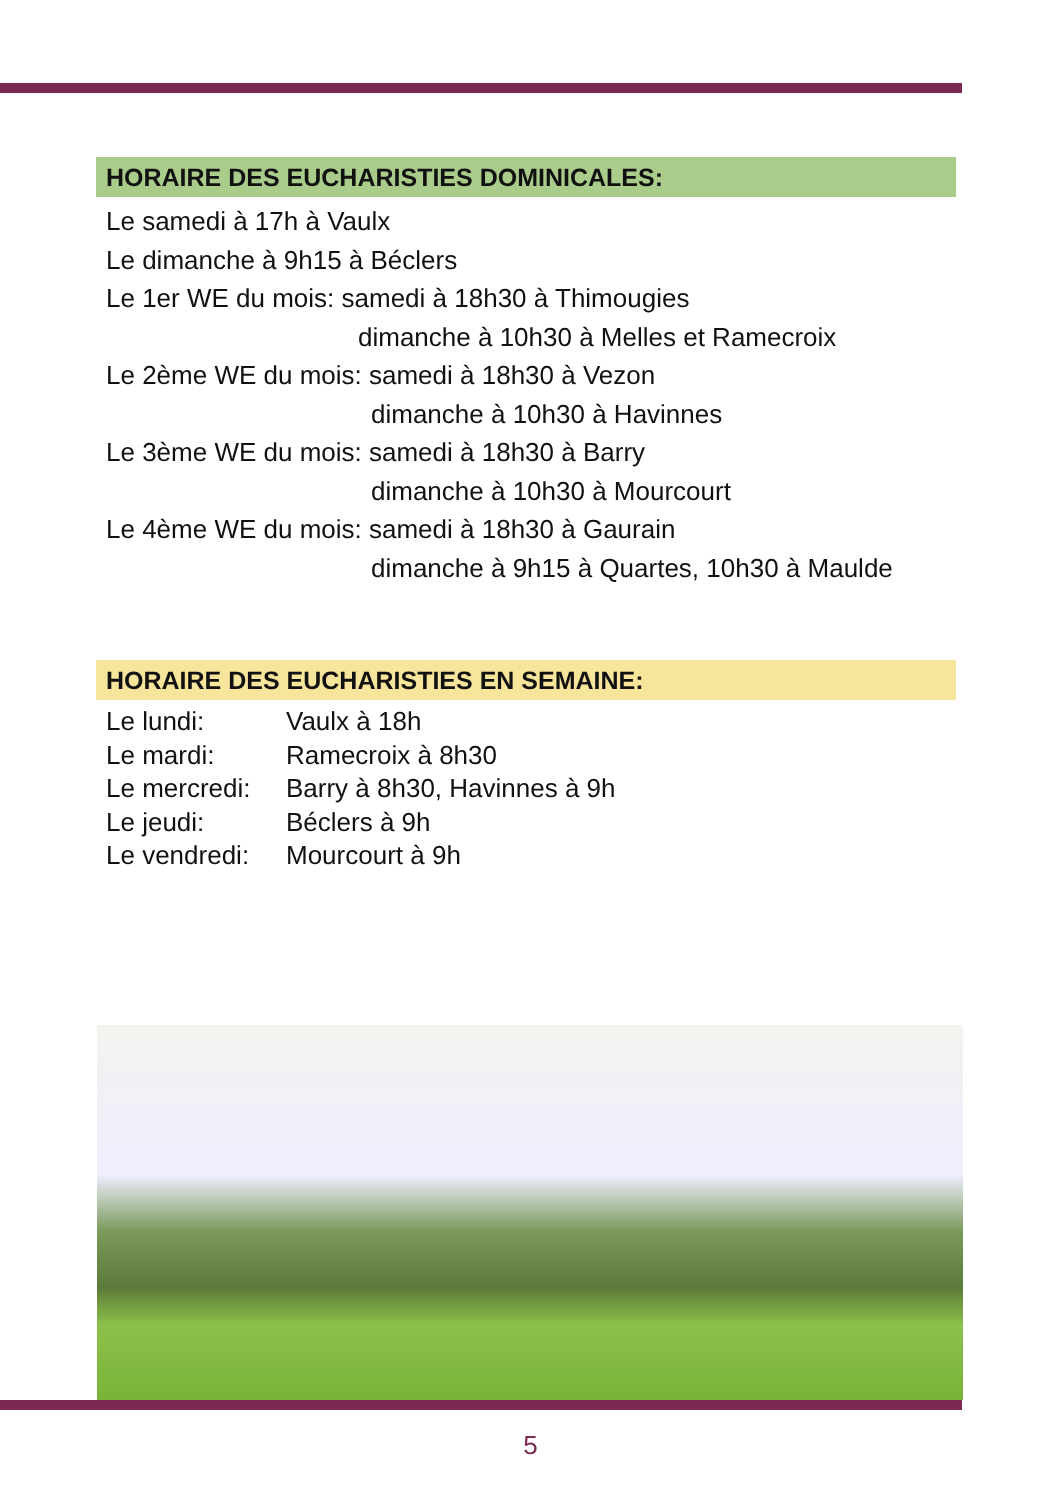HORAIRE DES EUCHARISTIES DOMINICALES:
Le samedi à 17h à Vaulx
Le dimanche à 9h15 à Béclers
Le 1er WE du mois: samedi à 18h30 à Thimougies
dimanche à 10h30 à Melles et Ramecroix
Le 2ème WE du mois: samedi à 18h30 à Vezon
dimanche à 10h30 à Havinnes
Le 3ème WE du mois: samedi à 18h30 à Barry
dimanche à 10h30 à Mourcourt
Le 4ème WE du mois: samedi à 18h30 à Gaurain
dimanche à 9h15 à Quartes, 10h30 à Maulde
HORAIRE DES EUCHARISTIES EN SEMAINE:
| Le lundi: | Vaulx à 18h |
| Le mardi: | Ramecroix à 8h30 |
| Le mercredi: | Barry à 8h30, Havinnes à 9h |
| Le jeudi: | Béclers à 9h |
| Le vendredi: | Mourcourt à 9h |
5